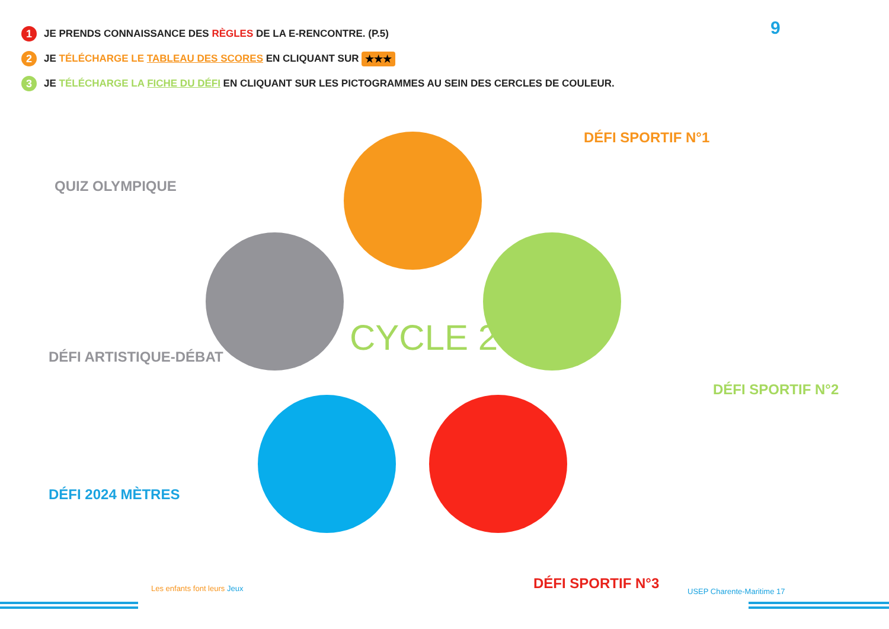1 JE PRENDS CONNAISSANCE DES RÈGLES DE LA E-RENCONTRE. (P.5)
2 JE TÉLÉCHARGE LE TABLEAU DES SCORES EN CLIQUANT SUR ★★★
3 JE TÉLÉCHARGE LA FICHE DU DÉFI EN CLIQUANT SUR LES PICTOGRAMMES AU SEIN DES CERCLES DE COULEUR.
9
CYCLE 2
DÉFI SPORTIF N°1
QUIZ OLYMPIQUE
DÉFI ARTISTIQUE-DÉBAT
DÉFI SPORTIF N°2
DÉFI 2024 MÈTRES
DÉFI SPORTIF N°3
Les enfants font leurs Jeux USEP Charente-Maritime 17